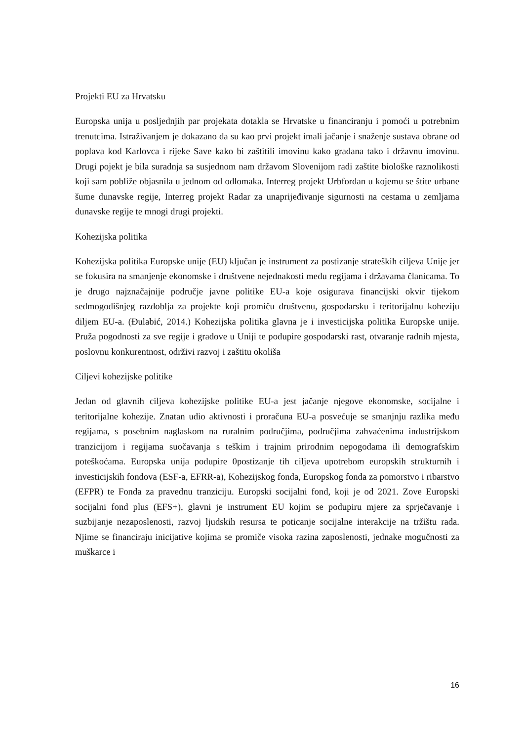Projekti EU za Hrvatsku
Europska unija u posljednjih par projekata dotakla se Hrvatske u financiranju i pomoći u potrebnim trenutcima. Istraživanjem je dokazano da su kao prvi projekt imali jačanje i snaženje sustava obrane od poplava kod Karlovca i rijeke Save kako bi zaštitili imovinu kako građana tako i državnu imovinu. Drugi pojekt je bila suradnja sa susjednom nam državom Slovenijom radi zaštite biološke raznolikosti koji sam pobliže objasnila u jednom od odlomaka. Interreg projekt Urbfordan u kojemu se štite urbane šume dunavske regije, Interreg projekt Radar za unaprijeđivanje sigurnosti na cestama u zemljama dunavske regije te mnogi drugi projekti.
Kohezijska politika
Kohezijska politika Europske unije (EU) ključan je instrument za postizanje strateških ciljeva Unije jer se fokusira na smanjenje ekonomske i društvene nejednakosti među regijama i državama članicama. To je drugo najznačajnije područje javne politike EU-a koje osigurava financijski okvir tijekom sedmogodišnjeg razdoblja za projekte koji promiču društvenu, gospodarsku i teritorijalnu koheziju diljem EU-a. (Đulabić, 2014.) Kohezijska politika glavna je i investicijska politika Europske unije. Pruža pogodnosti za sve regije i gradove u Uniji te podupire gospodarski rast, otvaranje radnih mjesta, poslovnu konkurentnost, održivi razvoj i zaštitu okoliša
Ciljevi kohezijske politike
Jedan od glavnih ciljeva kohezijske politike EU-a jest jačanje njegove ekonomske, socijalne i teritorijalne kohezije. Znatan udio aktivnosti i proračuna EU-a posvećuje se smanjnju razlika među regijama, s posebnim naglaskom na ruralnim područjima, područjima zahvaćenima industrijskom tranzicijom i regijama suočavanja s teškim i trajnim prirodnim nepogodama ili demografskim poteškoćama. Europska unija podupire 0postizanje tih ciljeva upotrebom europskih strukturnih i investicijskih fondova (ESF-a, EFRR-a), Kohezijskog fonda, Europskog fonda za pomorstvo i ribarstvo (EFPR) te Fonda za pravednu tranziciju. Europski socijalni fond, koji je od 2021. Zove Europski socijalni fond plus (EFS+), glavni je instrument EU kojim se podupiru mjere za sprječavanje i suzbijanje nezaposlenosti, razvoj ljudskih resursa te poticanje socijalne interakcije na tržištu rada. Njime se financiraju inicijative kojima se promiče visoka razina zaposlenosti, jednake mogučnosti za muškarce i
16